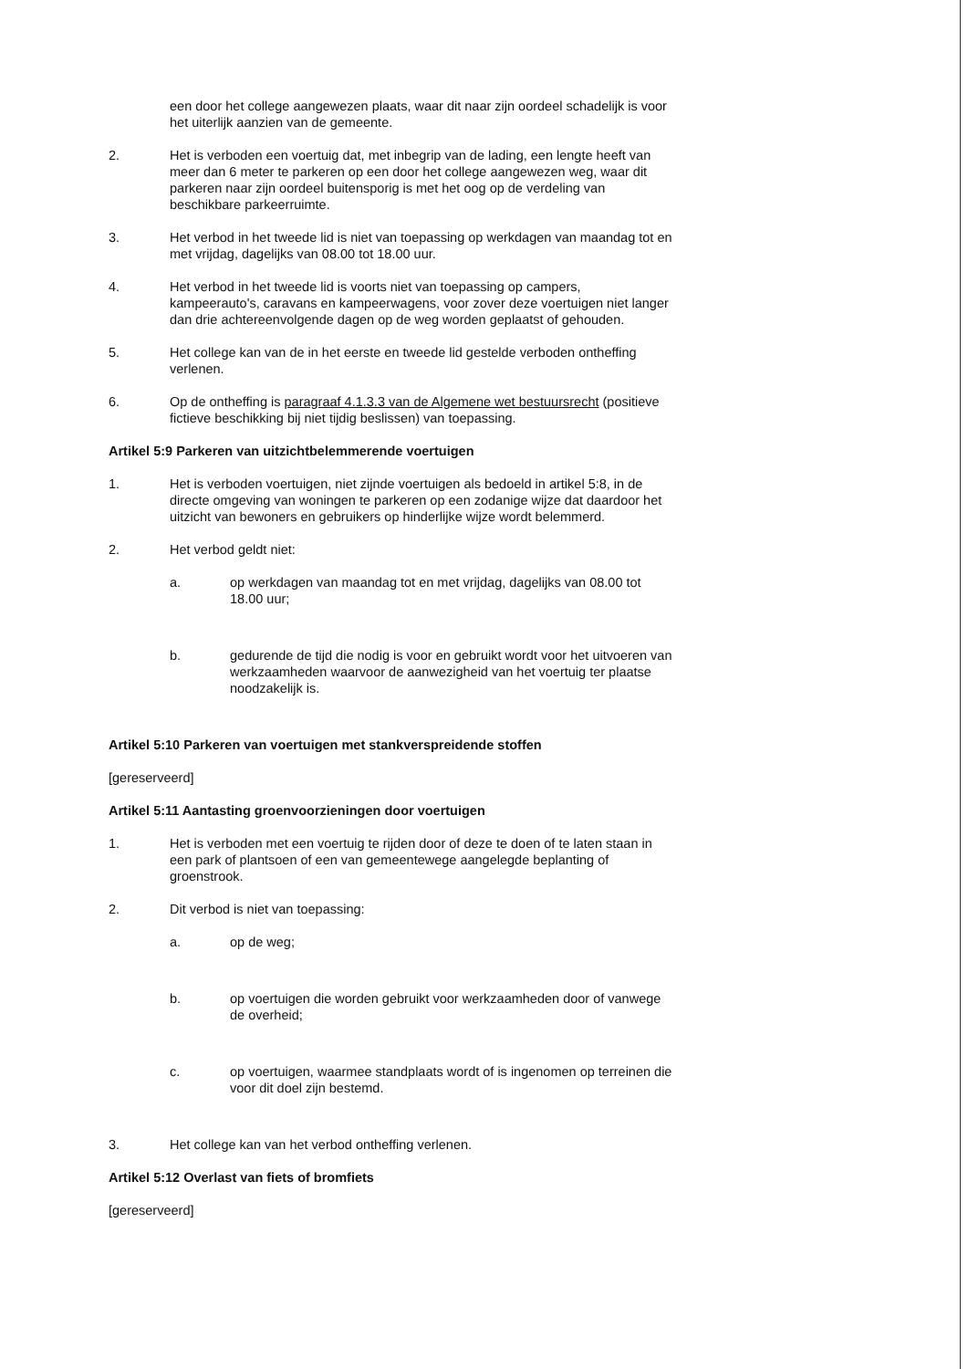een door het college aangewezen plaats, waar dit naar zijn oordeel schadelijk is voor het uiterlijk aanzien van de gemeente.
2. Het is verboden een voertuig dat, met inbegrip van de lading, een lengte heeft van meer dan 6 meter te parkeren op een door het college aangewezen weg, waar dit parkeren naar zijn oordeel buitensporig is met het oog op de verdeling van beschikbare parkeerruimte.
3. Het verbod in het tweede lid is niet van toepassing op werkdagen van maandag tot en met vrijdag, dagelijks van 08.00 tot 18.00 uur.
4. Het verbod in het tweede lid is voorts niet van toepassing op campers, kampeerauto's, caravans en kampeerwagens, voor zover deze voertuigen niet langer dan drie achtereenvolgende dagen op de weg worden geplaatst of gehouden.
5. Het college kan van de in het eerste en tweede lid gestelde verboden ontheffing verlenen.
6. Op de ontheffing is paragraaf 4.1.3.3 van de Algemene wet bestuursrecht (positieve fictieve beschikking bij niet tijdig beslissen) van toepassing.
Artikel 5:9 Parkeren van uitzichtbelemmerende voertuigen
1. Het is verboden voertuigen, niet zijnde voertuigen als bedoeld in artikel 5:8, in de directe omgeving van woningen te parkeren op een zodanige wijze dat daardoor het uitzicht van bewoners en gebruikers op hinderlijke wijze wordt belemmerd.
2. Het verbod geldt niet:
a. op werkdagen van maandag tot en met vrijdag, dagelijks van 08.00 tot 18.00 uur;
b. gedurende de tijd die nodig is voor en gebruikt wordt voor het uitvoeren van werkzaamheden waarvoor de aanwezigheid van het voertuig ter plaatse noodzakelijk is.
Artikel 5:10 Parkeren van voertuigen met stankverspreidende stoffen
[gereserveerd]
Artikel 5:11 Aantasting groenvoorzieningen door voertuigen
1. Het is verboden met een voertuig te rijden door of deze te doen of te laten staan in een park of plantsoen of een van gemeentewege aangelegde beplanting of groenstrook.
2. Dit verbod is niet van toepassing:
a. op de weg;
b. op voertuigen die worden gebruikt voor werkzaamheden door of vanwege de overheid;
c. op voertuigen, waarmee standplaats wordt of is ingenomen op terreinen die voor dit doel zijn bestemd.
3. Het college kan van het verbod ontheffing verlenen.
Artikel 5:12 Overlast van fiets of bromfiets
[gereserveerd]